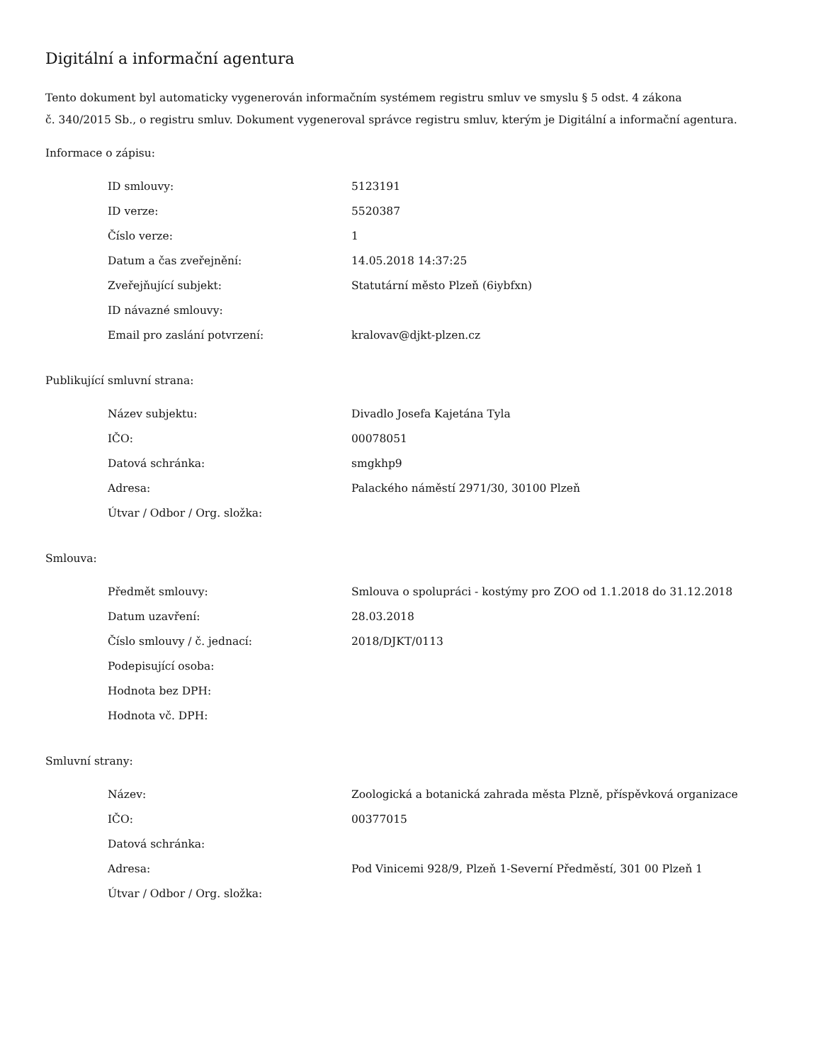Digitální a informační agentura
Tento dokument byl automaticky vygenerován informačním systémem registru smluv ve smyslu § 5 odst. 4 zákona
č. 340/2015 Sb., o registru smluv. Dokument vygeneroval správce registru smluv, kterým je Digitální a informační agentura.
Informace o zápisu:
| ID smlouvy: | 5123191 |
| ID verze: | 5520387 |
| Číslo verze: | 1 |
| Datum a čas zveřejnění: | 14.05.2018 14:37:25 |
| Zveřejňující subjekt: | Statutární město Plzeň (6iybfxn) |
| ID návazné smlouvy: | |
| Email pro zaslání potvrzení: | kralovav@djkt-plzen.cz |
Publikující smluvní strana:
| Název subjektu: | Divadlo Josefa Kajetána Tyla |
| IČO: | 00078051 |
| Datová schránka: | smgkhp9 |
| Adresa: | Palackého náměstí 2971/30, 30100 Plzeň |
| Útvar / Odbor / Org. složka: | |
Smlouva:
| Předmět smlouvy: | Smlouva o spolupráci - kostýmy pro ZOO od 1.1.2018 do 31.12.2018 |
| Datum uzavření: | 28.03.2018 |
| Číslo smlouvy / č. jednací: | 2018/DJKT/0113 |
| Podepisující osoba: | |
| Hodnota bez DPH: | |
| Hodnota vč. DPH: | |
Smluvní strany:
| Název: | Zoologická a botanická zahrada města Plzně, příspěvková organizace |
| IČO: | 00377015 |
| Datová schránka: | |
| Adresa: | Pod Vinicemi 928/9, Plzeň 1-Severní Předměstí, 301 00 Plzeň 1 |
| Útvar / Odbor / Org. složka: | |